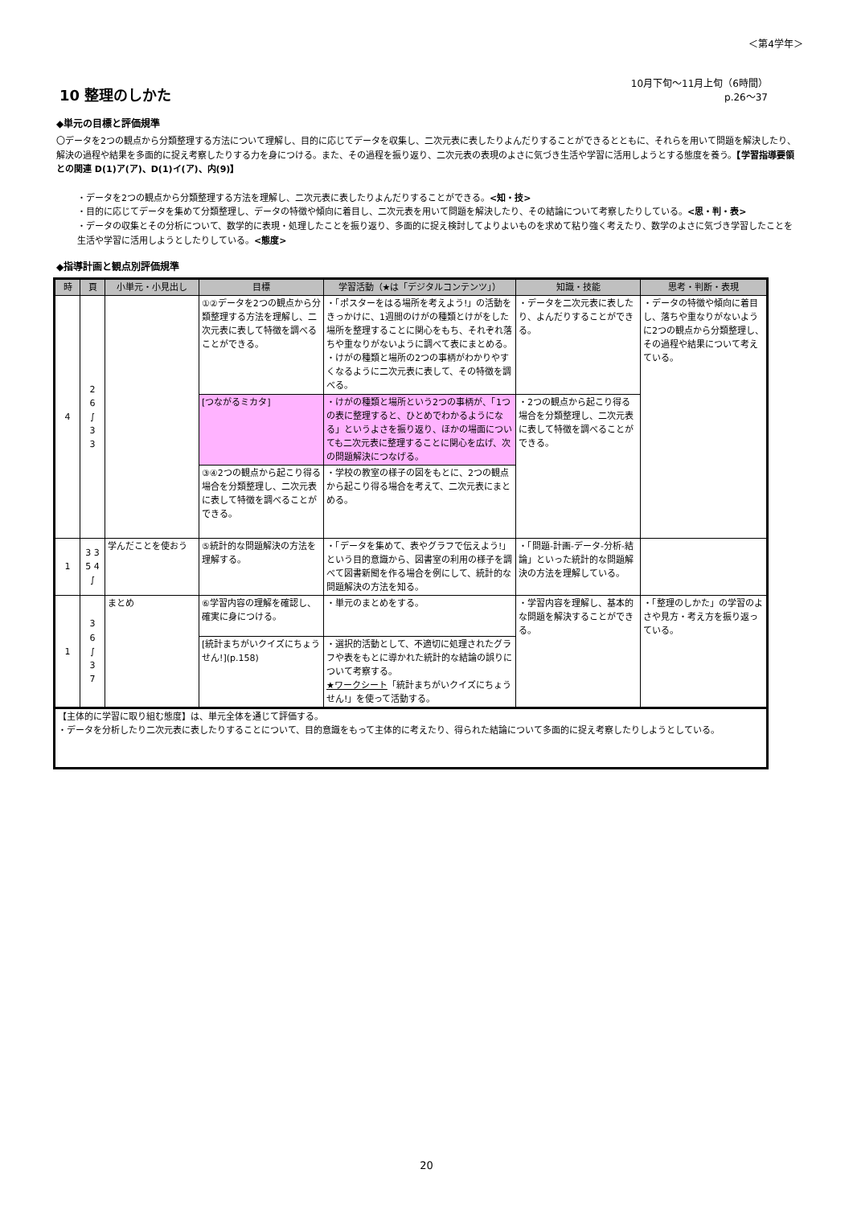＜第4学年＞
10 整理のしかた
10月下旬～11月上旬（6時間）
p.26～37
◆単元の目標と評価規準
〇データを2つの観点から分類整理する方法について理解し、目的に応じてデータを収集し、二次元表に表したりよんだりすることができるとともに、それらを用いて問題を解決したり、解決の過程や結果を多面的に捉え考察したりする力を身につける。また、その過程を振り返り、二次元表の表現のよさに気づき生活や学習に活用しようとする態度を養う。【学習指導要領との関連 D(1)ア(ア)、D(1)イ(ア)、内(9)】
・データを2つの観点から分類整理する方法を理解し、二次元表に表したりよんだりすることができる。<知・技>
・目的に応じてデータを集めて分類整理し、データの特徴や傾向に着目し、二次元表を用いて問題を解決したり、その結論について考察したりしている。<思・判・表>
・データの収集とその分析について、数学的に表現・処理したことを振り返り、多面的に捉え検討してよりよいものを求めて粘り強く考えたり、数学のよさに気づき学習したことを生活や学習に活用しようとしたりしている。<態度>
◆指導計画と観点別評価規準
| 時 | 頁 | 小単元・小見出し | 目標 | 学習活動（★は「デジタルコンテンツ」） | 知識・技能 | 思考・判断・表現 |
| --- | --- | --- | --- | --- | --- | --- |
| 4 | 2 6 ∫ 3 3 | | ①②データを2つの観点から分類整理する方法を理解し、二次元表に表して特徴を調べることができる。 | ・「ポスターをはる場所を考えよう!」の活動をきっかけに、1週間のけがの種類とけがをした場所を整理することに関心をもち、それぞれ落ちや重なりがないように調べて表にまとめる。 ・けがの種類と場所の2つの事柄がわかりやすくなるように二次元表に表して、その特徴を調べる。 | ・データを二次元表に表したり、よんだりすることができる。 | ・データの特徴や傾向に着目し、落ちや重なりがないように2つの観点から分類整理し、その過程や結果について考えている。 |
| | | | [つながるミカタ] | ・けがの種類と場所という2つの事柄が、「1つの表に整理すると、ひとめでわかるようになる」というよさを振り返り、ほかの場面についても二次元表に整理することに関心を広げ、次の問題解決につなげる。 | ・2つの観点から起こり得る場合を分類整理し、二次元表に表して特徴を調べることができる。 | |
| | | | ③④2つの観点から起こり得る場合を分類整理し、二次元表に表して特徴を調べることができる。 | ・学校の教室の様子の図をもとに、2つの観点から起こり得る場合を考えて、二次元表にまとめる。 | | |
| 1 | 3 3 5 4 ∫ | 学んだことを使おう | ⑤統計的な問題解決の方法を理解する。 | ・「データを集めて、表やグラフで伝えよう!」という目的意識から、図書室の利用の様子を調べて図書新聞を作る場合を例にして、統計的な問題解決の方法を知る。 | ・「問題-計画-データ-分析-結論」といった統計的な問題解決の方法を理解している。 | |
| 1 | 3 6 ∫ 3 7 | まとめ | ⑥学習内容の理解を確認し、確実に身につける。 | ・単元のまとめをする。 | ・学習内容を理解し、基本的な問題を解決することができる。 | ・「整理のしかた」の学習のよさや見方・考え方を振り返っている。 |
| | | | [統計まちがいクイズにちょうせん!](p.158) | ・選択的活動として、不適切に処理されたグラフや表をもとに導かれた統計的な結論の誤りについて考察する。 ★ワークシート 「統計まちがいクイズにちょうせん!」を使って活動する。 | | |
| 【主体的に学習に取り組む態度】は、単元全体を通じて評価する。 ・データを分析したり二次元表に表したりすることについて、目的意識をもって主体的に考えたり、得られた結論について多面的に捉え考察したりしようとしている。 | | | | | | |
20